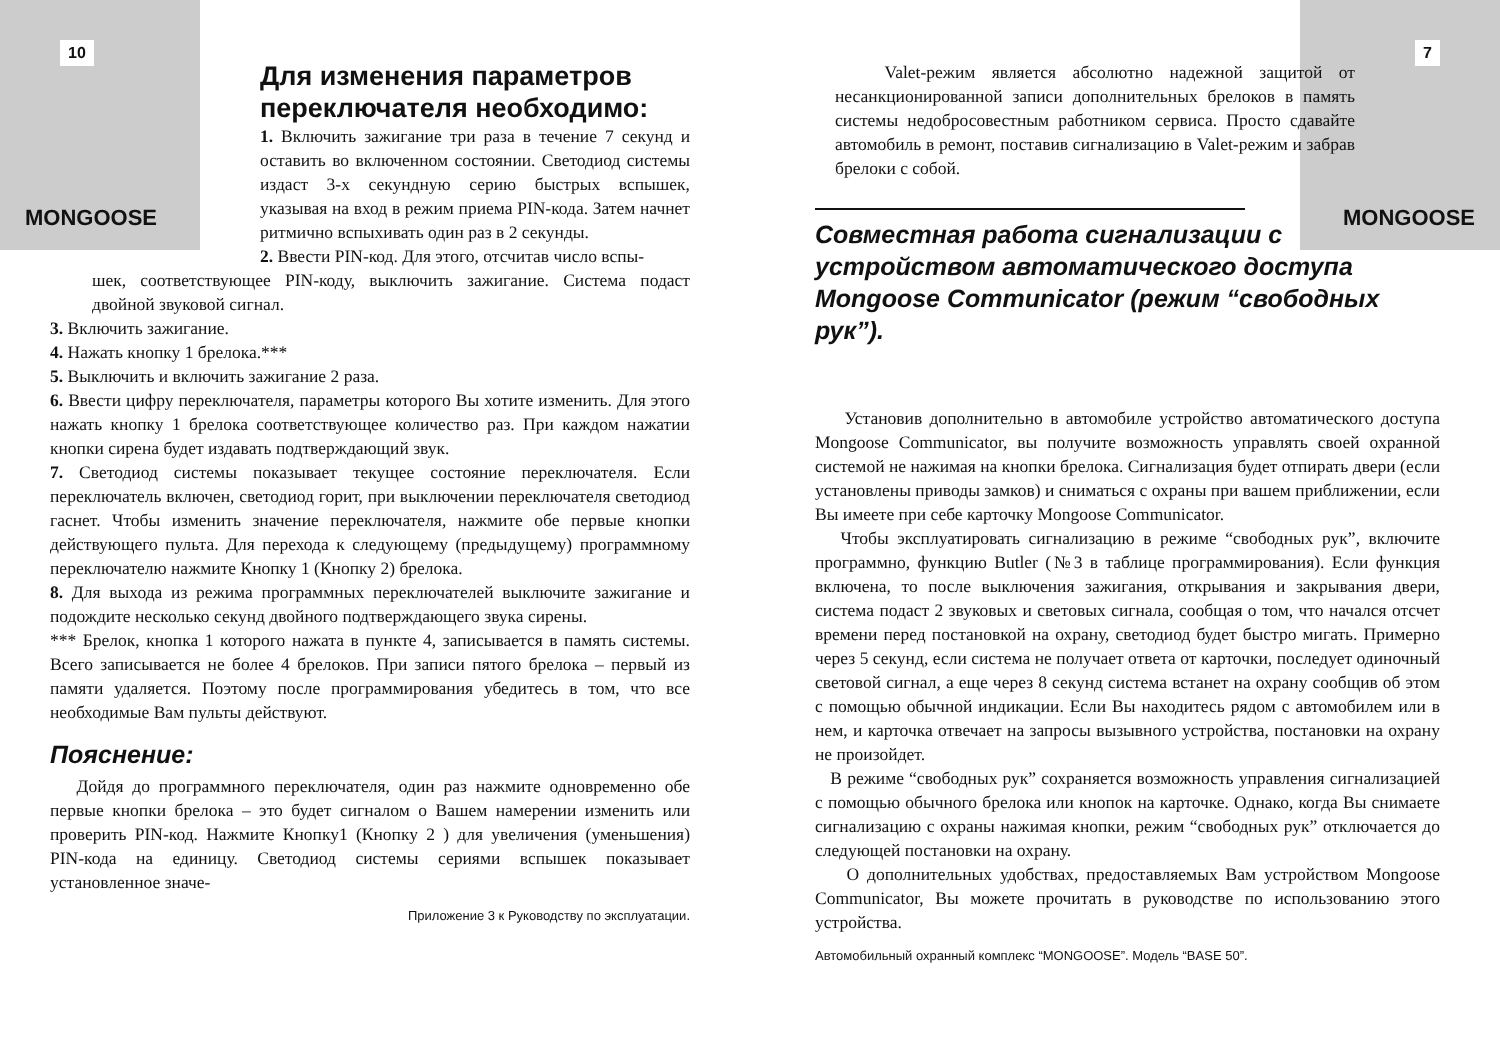10
MONGOOSE
Для изменения параметров
переключателя необходимо:
1. Включить зажигание три раза в течение 7 секунд и оставить во включенном состоянии. Светодиод системы издаст 3-х секундную серию быстрых вспышек, указывая на вход в режим приема PIN-кода. Затем начнет ритмично вспыхивать один раз в 2 секунды.
2. Ввести PIN-код. Для этого, отсчитав число вспы-
шек, соответствующее PIN-коду, выключить зажигание. Система подаст двойной звуковой сигнал.
3. Включить зажигание.
4. Нажать кнопку 1 брелока.***
5. Выключить и включить зажигание 2 раза.
6. Ввести цифру переключателя, параметры которого Вы хотите изменить. Для этого нажать кнопку 1 брелока соответствующее количество раз. При каждом нажатии кнопки сирена будет издавать подтверждающий звук.
7. Светодиод системы показывает текущее состояние переключателя. Если переключатель включен, светодиод горит, при выключении переключателя светодиод гаснет. Чтобы изменить значение переключателя, нажмите обе первые кнопки действующего пульта. Для перехода к следующему (предыдущему) программному переключателю нажмите Кнопку 1 (Кнопку 2) брелока.
8. Для выхода из режима программных переключателей выключите зажигание и подождите несколько секунд двойного подтверждающего звука сирены.
*** Брелок, кнопка 1 которого нажата в пункте 4, записывается в память системы. Всего записывается не более 4 брелоков. При записи пятого брелока – первый из памяти удаляется. Поэтому после программирования убедитесь в том, что все необходимые Вам пульты действуют.
Пояснение:
Дойдя до программного переключателя, один раз нажмите одновременно обе первые кнопки брелока – это будет сигналом о Вашем намерении изменить или проверить PIN-код. Нажмите Кнопку1 (Кнопку 2 ) для увеличения (уменьшения) PIN-кода на единицу. Светодиод системы сериями вспышек показывает установленное значе-
Приложение 3 к Руководству по эксплуатации.
7
MONGOOSE
Valet-режим является абсолютно надежной защитой от несанкционированной записи дополнительных брелоков в память системы недобросовестным работником сервиса. Просто сдавайте автомобиль в ремонт, поставив сигнализацию в Valet-режим и забрав брелоки с собой.
Совместная работа сигнализации с устройством автоматического доступа Mongoose Communicator (режим “свободных рук”).
Установив дополнительно в автомобиле устройство автоматического доступа Mongoose Communicator, вы получите возможность управлять своей охранной системой не нажимая на кнопки брелока. Сигнализация будет отпирать двери (если установлены приводы замков) и сниматься с охраны при вашем приближении, если Вы имеете при себе карточку Mongoose Communicator.
Чтобы эксплуатировать сигнализацию в режиме “свободных рук”, включите программно, функцию Butler (№3 в таблице программирования). Если функция включена, то после выключения зажигания, открывания и закрывания двери, система подаст 2 звуковых и световых сигнала, сообщая о том, что начался отсчет времени перед постановкой на охрану, светодиод будет быстро мигать. Примерно через 5 секунд, если система не получает ответа от карточки, последует одиночный световой сигнал, а еще через 8 секунд система встанет на охрану сообщив об этом с помощью обычной индикации. Если Вы находитесь рядом с автомобилем или в нем, и карточка отвечает на запросы вызывного устройства, постановки на охрану не произойдет.
В режиме “свободных рук” сохраняется возможность управления сигнализацией с помощью обычного брелока или кнопок на карточке. Однако, когда Вы снимаете сигнализацию с охраны нажимая кнопки, режим “свободных рук” отключается до следующей постановки на охрану.
О дополнительных удобствах, предоставляемых Вам устройством Mongoose Communicator, Вы можете прочитать в руководстве по использованию этого устройства.
Автомобильный охранный комплекс “MONGOOSE”. Модель “BASE 50”.